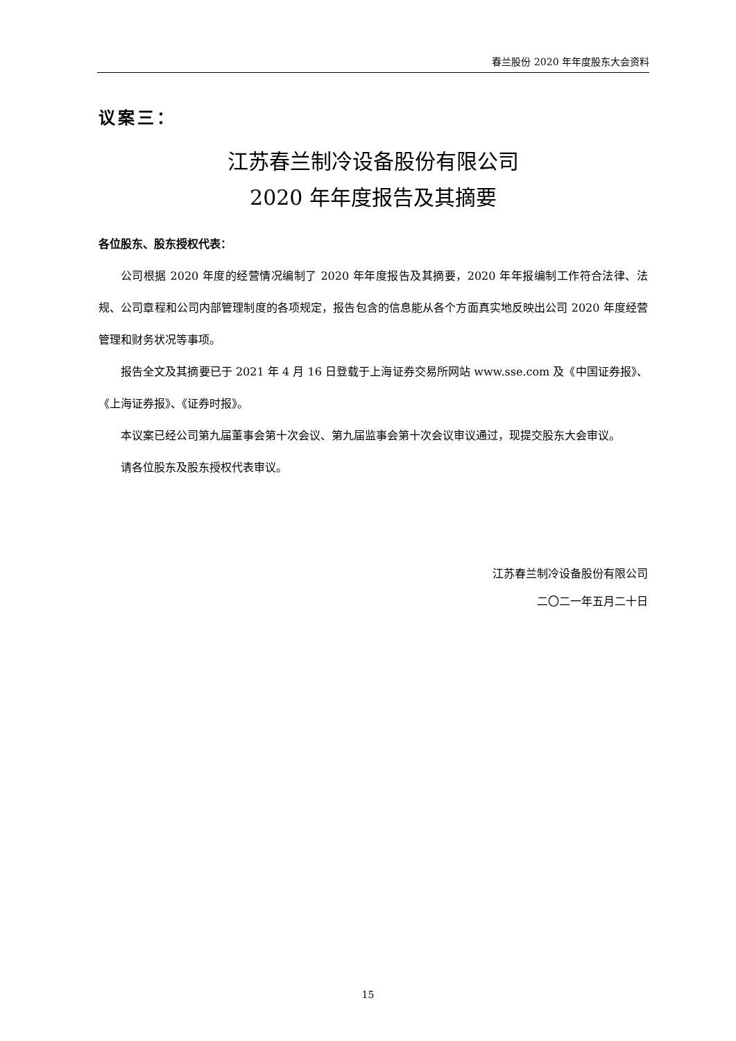春兰股份 2020 年年度股东大会资料
议案三：
江苏春兰制冷设备股份有限公司
2020 年年度报告及其摘要
各位股东、股东授权代表：
公司根据 2020 年度的经营情况编制了 2020 年年度报告及其摘要，2020 年年报编制工作符合法律、法规、公司章程和公司内部管理制度的各项规定，报告包含的信息能从各个方面真实地反映出公司 2020 年度经营管理和财务状况等事项。
报告全文及其摘要已于 2021 年 4 月 16 日登载于上海证券交易所网站 www.sse.com 及《中国证券报》、《上海证券报》、《证券时报》。
本议案已经公司第九届董事会第十次会议、第九届监事会第十次会议审议通过，现提交股东大会审议。
请各位股东及股东授权代表审议。
江苏春兰制冷设备股份有限公司
二〇二一年五月二十日
15